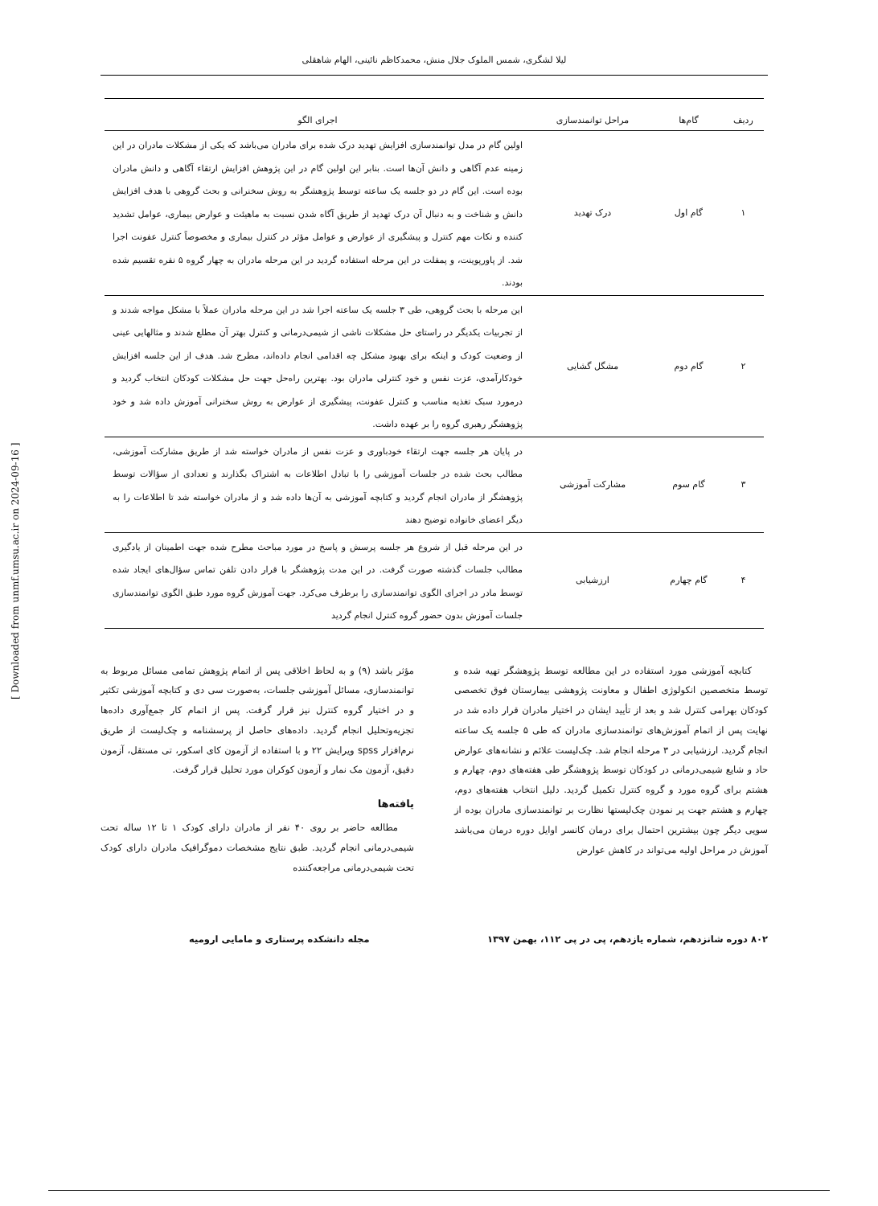[ Downloaded from unmf.umsu.ac.ir on 2024-09-16 ]
لیلا لشگری، شمس الملوک جلال منش، محمدکاظم نائینی، الهام شاهقلی
| ردیف | گام‌ها | مراحل توانمندسازی | اجرای الگو |
| --- | --- | --- | --- |
| ۱ | گام اول | درک تهدید | اولین گام در مدل توانمندسازی افزایش تهدید درک شده برای مادران می‌باشد که یکی از مشکلات مادران در این زمینه عدم آگاهی و دانش آن‌ها است. بنابر این اولین گام در این پژوهش افزایش ارتقاء آگاهی و دانش مادران بوده است. این گام در دو جلسه یک ساعته توسط پژوهشگر به روش سخنرانی و بحث گروهی با هدف افزایش دانش و شناخت و به دنبال آن درک تهدید از طریق آگاه شدن نسبت به ماهیئت و عوارض بیماری، عوامل تشدید کننده و نکات مهم کنترل و پیشگیری از عوارض و عوامل مؤثر در کنترل بیماری و مخصوصاً کنترل عفونت اجرا شد. از پاورپوینت، و پمفلت در این مرحله استفاده گردید در این مرحله مادران به چهار گروه ۵ نفره تقسیم شده بودند. |
| ۲ | گام دوم | مشگل گشایی | این مرحله با بحث گروهی، طی ۳ جلسه یک ساعته اجرا شد در این مرحله مادران عملاً با مشکل مواجه شدند و از تجربیات یکدیگر در راستای حل مشکلات ناشی از شیمی‌درمانی و کنترل بهتر آن مطلع شدند و مثالهایی عینی از وضعیت کودک و اینکه برای بهبود مشکل چه اقدامی انجام داده‌اند، مطرح شد. هدف از این جلسه افزایش خودکارآمدی، عزت نفس و خود کنترلی مادران بود. بهترین راه‌حل جهت حل مشکلات کودکان انتخاب گردید و درمورد سبک تغذیه مناسب و کنترل عفونت، پیشگیری از عوارض به روش سخنرانی آموزش داده شد و خود پژوهشگر رهبری گروه را بر عهده داشت. |
| ۳ | گام سوم | مشارکت آموزشی | در پایان هر جلسه جهت ارتقاء خودباوری و عزت نفس از مادران خواسته شد از طریق مشارکت آموزشی، مطالب بحث شده در جلسات آموزشی را با تبادل اطلاعات به اشتراک بگذارند و تعدادی از سؤالات توسط پژوهشگر از مادران انجام گردید و کتابچه آموزشی به آن‌ها داده شد و از مادران خواسته شد تا اطلاعات را به دیگر اعضای خانواده توضیح دهند |
| ۴ | گام چهارم | ارزشیابی | در این مرحله قبل از شروع هر جلسه پرسش و پاسخ در مورد مباحث مطرح شده جهت اطمینان از یادگیری مطالب جلسات گذشته صورت گرفت. در این مدت پژوهشگر با قرار دادن تلفن تماس سؤال‌های ایجاد شده توسط مادر در اجرای الگوی توانمندسازی را برطرف می‌کرد. جهت آموزش گروه مورد طبق الگوی توانمندسازی جلسات آموزش بدون حضور گروه کنترل انجام گردید |
کتابچه آموزشی مورد استفاده در این مطالعه توسط پژوهشگر تهیه شده و توسط متخصصین انکولوژی اطفال و معاونت پژوهشی بیمارستان فوق تخصصی کودکان بهرامی کنترل شد و بعد از تأیید ایشان در اختیار مادران قرار داده شد در نهایت پس از اتمام آموزش‌های توانمندسازی مادران که طی ۵ جلسه یک ساعته انجام گردید. ارزشیابی در ۳ مرحله انجام شد. چک‌لیست علائم و نشانه‌های عوارض حاد و شایع شیمی‌درمانی در کودکان توسط پژوهشگر طی هفته‌های دوم، چهارم و هشتم برای گروه مورد و گروه کنترل تکمیل گردید. دلیل انتخاب هفته‌های دوم، چهارم و هشتم جهت پر نمودن چک‌لیستها نظارت بر توانمندسازی مادران بوده از سویی دیگر چون بیشترین احتمال برای درمان کانسر اوایل دوره درمان می‌باشد آموزش در مراحل اولیه می‌تواند در کاهش عوارض
مؤثر باشد (۹) و به لحاظ اخلاقی پس از اتمام پژوهش تمامی مسائل مربوط به توانمندسازی، مسائل آموزشی جلسات، به‌صورت سی دی و کتابچه آموزشی تکثیر و در اختیار گروه کنترل نیز قرار گرفت. پس از اتمام کار جمع‌آوری داده‌ها تجزیه‌وتحلیل انجام گردید. داده‌های حاصل از پرسشنامه و چک‌لیست از طریق نرم‌افزار spss ویرایش ۲۲ و با استفاده از آزمون کای اسکور، تی مستقل، آزمون دقیق، آزمون مک نمار و آزمون کوکران مورد تحلیل قرار گرفت.
یافته‌ها
مطالعه حاضر بر روی ۴۰ نفر از مادران دارای کودک ۱ تا ۱۲ ساله تحت شیمی‌درمانی انجام گردید. طبق نتایج مشخصات دموگرافیک مادران دارای کودک تحت شیمی‌درمانی مراجعه‌کننده
۸۰۲ دوره شانزدهم، شماره یازدهم، پی در پی ۱۱۲، بهمن ۱۳۹۷ مجله دانشکده پرستاری و مامایی ارومیه